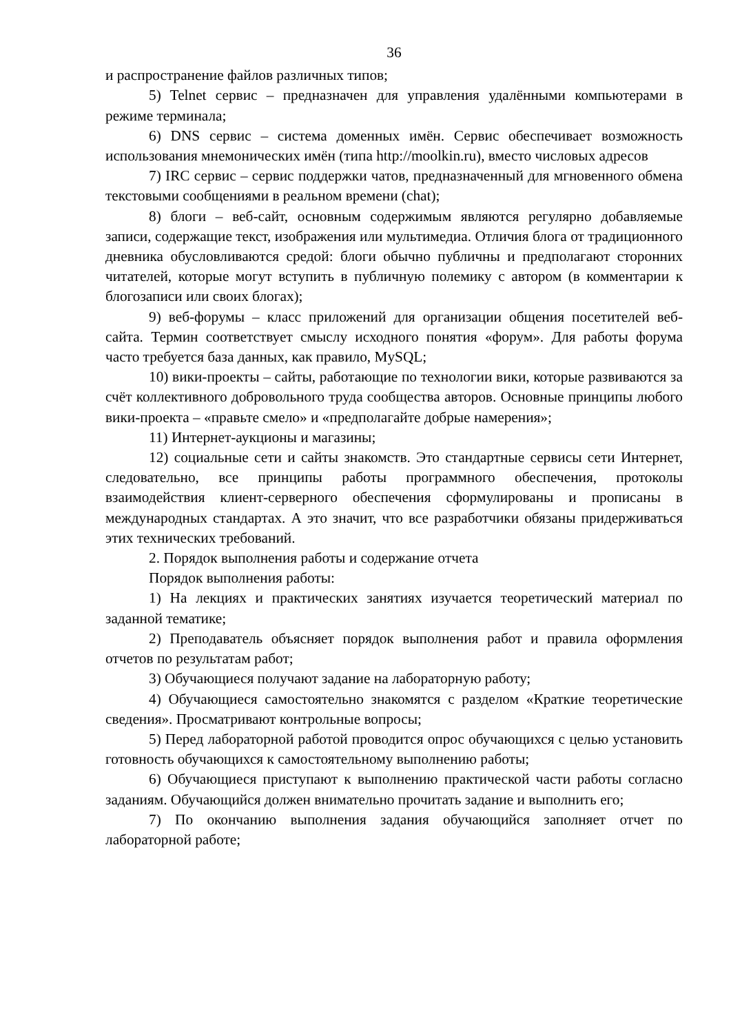36
и распространение файлов различных типов;
5) Telnet сервис – предназначен для управления удалёнными компьютерами в режиме терминала;
6) DNS сервис – система доменных имён. Сервис обеспечивает возможность использования мнемонических имён (типа http://moolkin.ru), вместо числовых адресов
7) IRC сервис – сервис поддержки чатов, предназначенный для мгновенного обмена текстовыми сообщениями в реальном времени (chat);
8) блоги – веб-сайт, основным содержимым являются регулярно добавляемые записи, содержащие текст, изображения или мультимедиа. Отличия блога от традиционного дневника обусловливаются средой: блоги обычно публичны и предполагают сторонних читателей, которые могут вступить в публичную полемику с автором (в комментарии к блогозаписи или своих блогах);
9) веб-форумы – класс приложений для организации общения посетителей веб-сайта. Термин соответствует смыслу исходного понятия «форум». Для работы форума часто требуется база данных, как правило, MySQL;
10) вики-проекты – сайты, работающие по технологии вики, которые развиваются за счёт коллективного добровольного труда сообщества авторов. Основные принципы любого вики-проекта – «правьте смело» и «предполагайте добрые намерения»;
11) Интернет-аукционы и магазины;
12) социальные сети и сайты знакомств. Это стандартные сервисы сети Интернет, следовательно, все принципы работы программного обеспечения, протоколы взаимодействия клиент-серверного обеспечения сформулированы и прописаны в международных стандартах. А это значит, что все разработчики обязаны придерживаться этих технических требований.
2. Порядок выполнения работы и содержание отчета
Порядок выполнения работы:
1) На лекциях и практических занятиях изучается теоретический материал по заданной тематике;
2) Преподаватель объясняет порядок выполнения работ и правила оформления отчетов по результатам работ;
3) Обучающиеся получают задание на лабораторную работу;
4) Обучающиеся самостоятельно знакомятся с разделом «Краткие теоретические сведения». Просматривают контрольные вопросы;
5) Перед лабораторной работой проводится опрос обучающихся с целью установить готовность обучающихся к самостоятельному выполнению работы;
6) Обучающиеся приступают к выполнению практической части работы согласно заданиям. Обучающийся должен внимательно прочитать задание и выполнить его;
7) По окончанию выполнения задания обучающийся заполняет отчет по лабораторной работе;